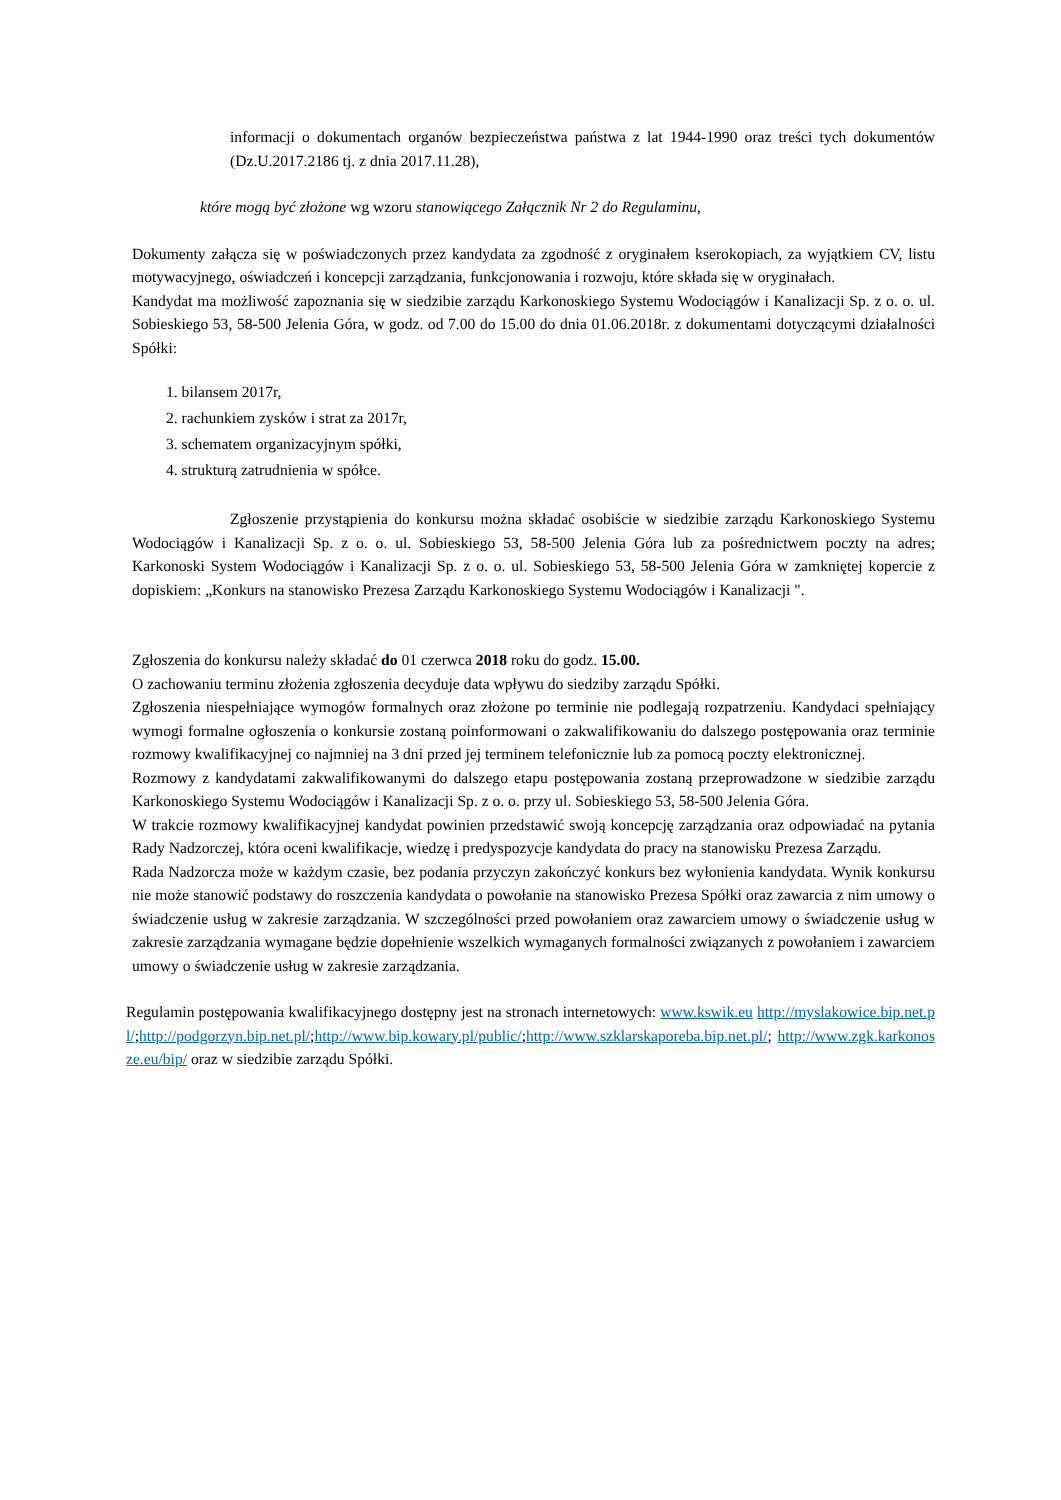informacji o dokumentach organów bezpieczeństwa państwa z lat 1944-1990 oraz treści tych dokumentów (Dz.U.2017.2186 tj. z dnia 2017.11.28),
które mogą być złożone wg wzoru stanowiącego Załącznik Nr 2 do Regulaminu,
Dokumenty załącza się w poświadczonych przez kandydata za zgodność z oryginałem kserokopiach, za wyjątkiem CV, listu motywacyjnego, oświadczeń i koncepcji zarządzania, funkcjonowania i rozwoju, które składa się w oryginałach.
Kandydat ma możliwość zapoznania się w siedzibie zarządu Karkonoskiego Systemu Wodociągów i Kanalizacji Sp. z o. o. ul. Sobieskiego 53, 58-500 Jelenia Góra, w godz. od 7.00 do 15.00 do dnia 01.06.2018r. z dokumentami dotyczącymi działalności Spółki:
1. bilansem 2017r,
2. rachunkiem zysków i strat za 2017r,
3. schematem organizacyjnym spółki,
4. strukturą zatrudnienia w spółce.
Zgłoszenie przystąpienia do konkursu można składać osobiście w siedzibie zarządu Karkonoskiego Systemu Wodociągów i Kanalizacji Sp. z o. o. ul. Sobieskiego 53, 58-500 Jelenia Góra lub za pośrednictwem poczty na adres; Karkonoski System Wodociągów i Kanalizacji Sp. z o. o. ul. Sobieskiego 53, 58-500 Jelenia Góra w zamkniętej kopercie z dopiskiem: „Konkurs na stanowisko Prezesa Zarządu Karkonoskiego Systemu Wodociągów i Kanalizacji ".
Zgłoszenia do konkursu należy składać do 01 czerwca 2018 roku do godz. 15.00.
O zachowaniu terminu złożenia zgłoszenia decyduje data wpływu do siedziby zarządu Spółki.
Zgłoszenia niespełniające wymogów formalnych oraz złożone po terminie nie podlegają rozpatrzeniu. Kandydaci spełniający wymogi formalne ogłoszenia o konkursie zostaną poinformowani o zakwalifikowaniu do dalszego postępowania oraz terminie rozmowy kwalifikacyjnej co najmniej na 3 dni przed jej terminem telefonicznie lub za pomocą poczty elektronicznej.
Rozmowy z kandydatami zakwalifikowanymi do dalszego etapu postępowania zostaną przeprowadzone w siedzibie zarządu Karkonoskiego Systemu Wodociągów i Kanalizacji Sp. z o. o. przy ul. Sobieskiego 53, 58-500 Jelenia Góra.
W trakcie rozmowy kwalifikacyjnej kandydat powinien przedstawić swoją koncepcję zarządzania oraz odpowiadać na pytania Rady Nadzorczej, która oceni kwalifikacje, wiedzę i predyspozycje kandydata do pracy na stanowisku Prezesa Zarządu.
Rada Nadzorcza może w każdym czasie, bez podania przyczyn zakończyć konkurs bez wyłonienia kandydata. Wynik konkursu nie może stanowić podstawy do roszczenia kandydata o powołanie na stanowisko Prezesa Spółki oraz zawarcia z nim umowy o świadczenie usług w zakresie zarządzania. W szczególności przed powołaniem oraz zawarciem umowy o świadczenie usług w zakresie zarządzania wymagane będzie dopełnienie wszelkich wymaganych formalności związanych z powołaniem i zawarciem umowy o świadczenie usług w zakresie zarządzania.
Regulamin postępowania kwalifikacyjnego dostępny jest na stronach internetowych: www.kswik.eu http://myslakowice.bip.net.pl/;http://podgorzyn.bip.net.pl/;http://www.bip.kowary.pl/public/;http://www.szklarskaporeba.bip.net.pl/; http://www.zgk.karkonosze.eu/bip/ oraz w siedzibie zarządu Spółki.